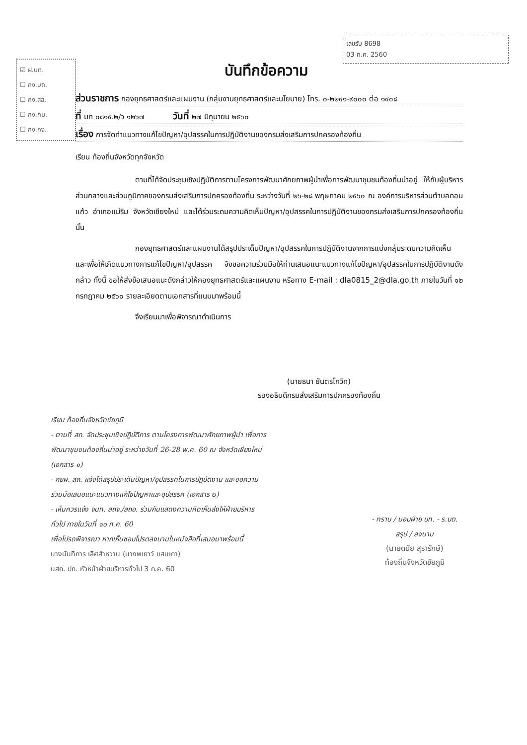เลขรับ 8698
03 ก.ค. 2560
☑ ฝ.บท.
☐ กง.บถ.
☐ กง.สส.
☐ กง.กม.
☐ กง.กง.
บันทึกข้อความ
ส่วนราชการ กองยุทธศาสตร์และแผนงาน (กลุ่มงานยุทธศาสตร์และนโยบาย) โทร. ๐-๒๒๔๑-๙๐๐๐ ต่อ ๑๔๐๘
ที่ มท ๐๘๑๕.๒/ว ๑๒๖๗ วันที่ ๒๗ มิถุนายน ๒๕๖๐
เรื่อง การจัดทำแนวทางแก้ไขปัญหา/อุปสรรคในการปฏิบัติงานของกรมส่งเสริมการปกครองท้องถิ่น
เรียน ท้องถิ่นจังหวัดทุกจังหวัด
ตามที่ได้จัดประชุมเชิงปฏิบัติการตามโครงการพัฒนาศักยภาพผู้นำเพื่อการพัฒนาชุมชนท้องถิ่นน่าอยู่ ให้กับผู้บริหารส่วนกลางและส่วนภูมิภาคของกรมส่งเสริมการปกครองท้องถิ่น ระหว่างวันที่ ๒๖-๒๘ พฤษภาคม ๒๕๖๐ ณ องค์การบริหารส่วนตำบลดอนแก้ว อำเภอแม่ริม จังหวัดเชียงใหม่ และได้ร่วมระดมความคิดเห็นปัญหา/อุปสรรคในการปฏิบัติงานของกรมส่งเสริมการปกครองท้องถิ่น นั้น
กองยุทธศาสตร์และแผนงานได้สรุปประเด็นปัญหา/อุปสรรคในการปฏิบัติงานจากการแบ่งกลุ่มระดมความคิดเห็น และเพื่อให้เกิดแนวทางการแก้ไขปัญหา/อุปสรรค จึงขอความร่วมมือให้ท่านเสนอแนะแนวทางแก้ไขปัญหา/อุปสรรคในการปฏิบัติงานดังกล่าว ทั้งนี้ ขอให้ส่งข้อเสนอแนะดังกล่าวให้กองยุทธศาสตร์และแผนงาน หรือทาง E-mail : dla0815_2@dla.go.th ภายในวันที่ ๑๒ กรกฎาคม ๒๕๖๐ รายละเอียดตามเอกสารที่แนบมาพร้อมนี้
จึงเรียนมาเพื่อพิจารณาดำเนินการ
(นายธนา ยันตรโกวิท)
รองอธิบดีกรมส่งเสริมการปกครองท้องถิ่น
เรียน ท้องถิ่นจังหวัดชัยภูมิ
- ตามที่ สถ. จัดประชุมเชิงปฏิบัติการ ตามโครงการพัฒนาศักยภาพผู้นำ เพื่อการพัฒนาชุมชนท้องถิ่นน่าอยู่ ระหว่างวันที่ 26-28 พ.ค. 60 ณ จังหวัดเชียงใหม่ (เอกสาร ๑)
- กยผ. สถ. แจ้งได้สรุปประเด็นปัญหา/อุปสรรคในการปฏิบัติงาน และขอความร่วมมือเสนอแนะแนวทางแก้ไขปัญหาและอุปสรรค (เอกสาร ๒)
- เห็นควรแจ้ง จนท. สถจ./สถอ. ร่วมกันแสดงความคิดเห็นส่งให้ฝ่ายบริหารทั่วไป ภายในวันที่ ๑๐ ก.ค. 60
เพื่อโปรดพิจารณา หากเห็นชอบโปรดลงนามในหนังสือที่เสนอมาพร้อมนี้
นางนันทิการ เลิศสำหวาน (นางพเยาว์ แสนเกา)
นสถ. ปก. หัวหน้าฝ่ายบริหารทั่วไป 3 ก.ค. 60
- ทราบ / มอบฝ่าย บท. - ร.บต. สรุป / ลงนาม
(นายดนัย สุรารักษ์)
ท้องถิ่นจังหวัดชัยภูมิ